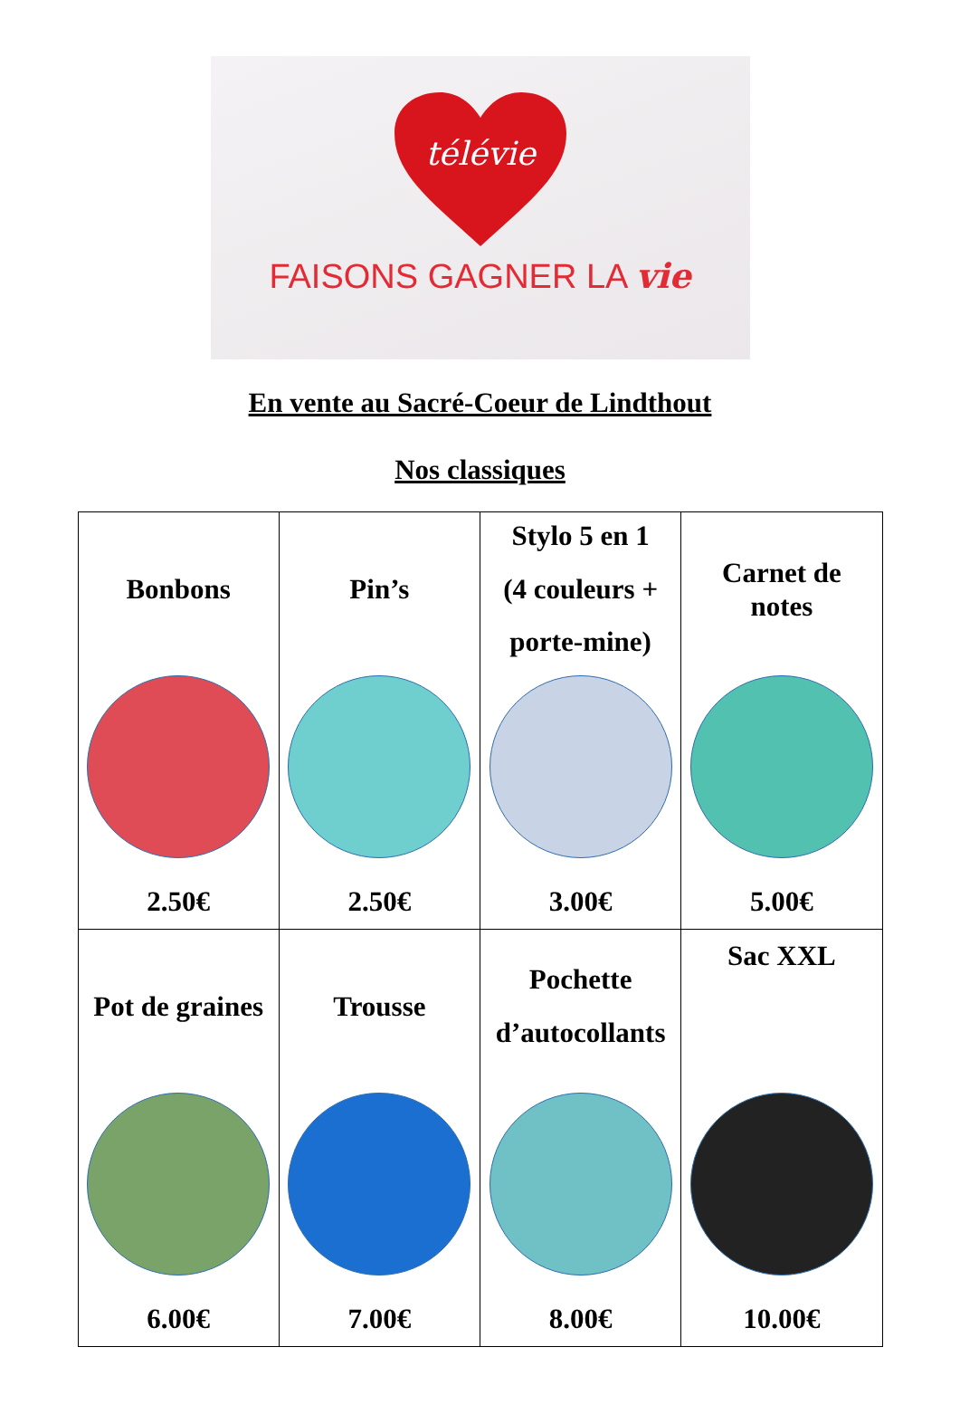télévie
FAISONS GAGNER LA vie
En vente au Sacré-Coeur de Lindthout
Nos classiques
| Bonbons 2.50€ | Pin’s 2.50€ | Stylo 5 en 1 (4 couleurs + porte-mine) 3.00€ | Carnet de notes 5.00€ |
| Pot de graines 6.00€ | Trousse 7.00€ | Pochette d’autocollants 8.00€ | Sac XXL 10.00€ |